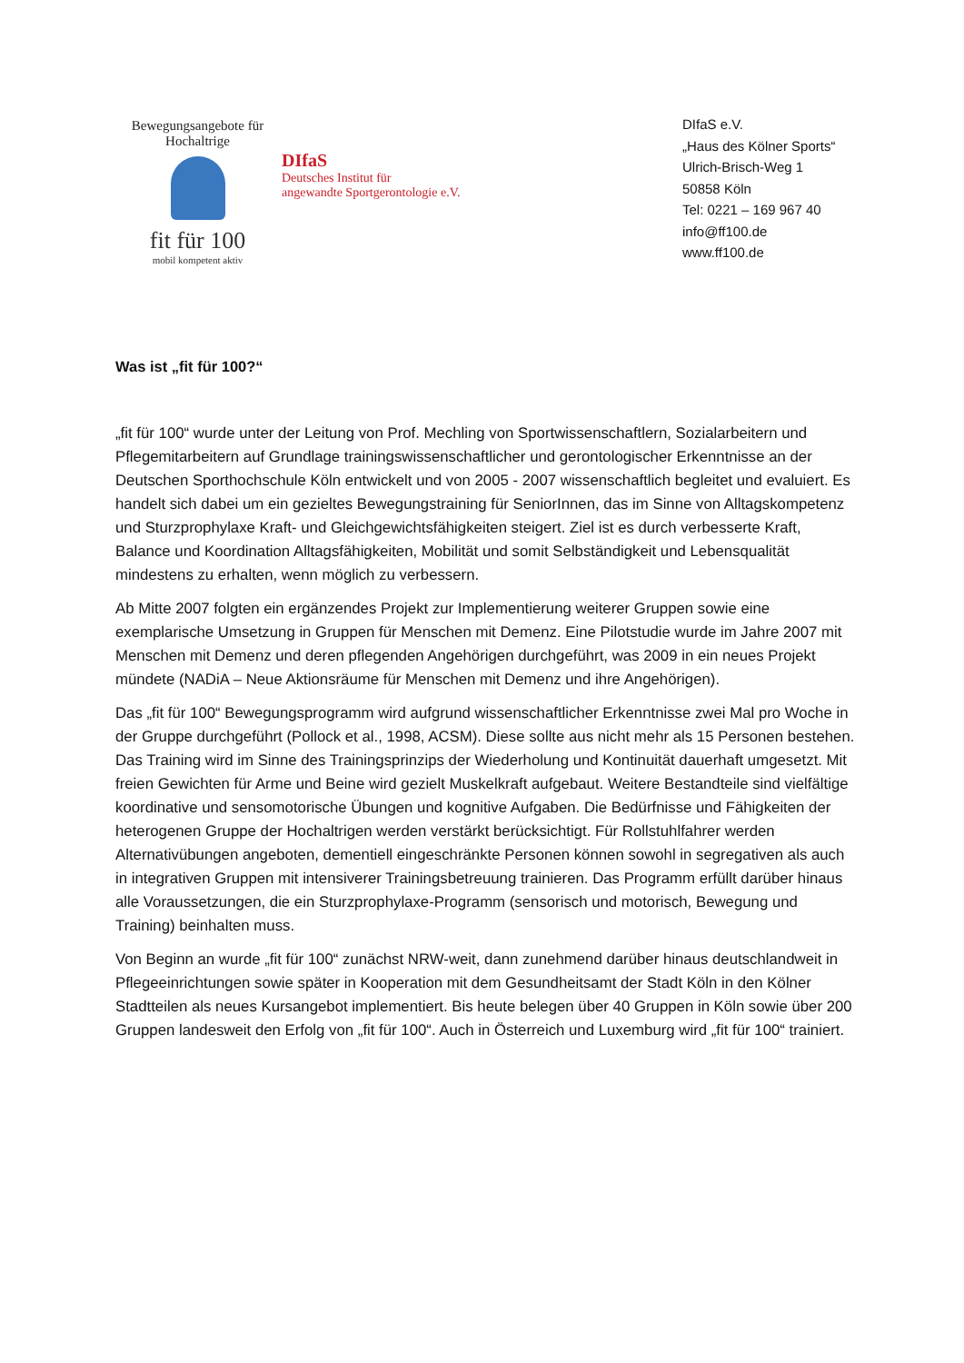Bewegungsangebote für Hochaltrige
fit für 100
mobil kompetent aktiv
DIfaS
Deutsches Institut für
angewandte Sportgerontologie e.V.
DIfaS e.V.
„Haus des Kölner Sports“
Ulrich-Brisch-Weg 1
50858 Köln
Tel: 0221 – 169 967 40
info@ff100.de
www.ff100.de
Was ist „fit für 100?“
„fit für 100“ wurde unter der Leitung von Prof. Mechling von Sportwissenschaftlern, Sozialarbeitern und Pflegemitarbeitern auf Grundlage trainingswissenschaftlicher und gerontologischer Erkenntnisse an der Deutschen Sporthochschule Köln entwickelt und von 2005 - 2007 wissenschaftlich begleitet und evaluiert. Es handelt sich dabei um ein gezieltes Bewegungstraining für SeniorInnen, das im Sinne von Alltagskompetenz und Sturzprophylaxe Kraft- und Gleichgewichtsfähigkeiten steigert. Ziel ist es durch verbesserte Kraft, Balance und Koordination Alltagsfähigkeiten, Mobilität und somit Selbständigkeit und Lebensqualität mindestens zu erhalten, wenn möglich zu verbessern.
Ab Mitte 2007 folgten ein ergänzendes Projekt zur Implementierung weiterer Gruppen sowie eine exemplarische Umsetzung in Gruppen für Menschen mit Demenz. Eine Pilotstudie wurde im Jahre 2007 mit Menschen mit Demenz und deren pflegenden Angehörigen durchgeführt, was 2009 in ein neues Projekt mündete (NADiA – Neue Aktionsräume für Menschen mit Demenz und ihre Angehörigen).
Das „fit für 100“ Bewegungsprogramm wird aufgrund wissenschaftlicher Erkenntnisse zwei Mal pro Woche in der Gruppe durchgeführt (Pollock et al., 1998, ACSM). Diese sollte aus nicht mehr als 15 Personen bestehen. Das Training wird im Sinne des Trainingsprinzips der Wiederholung und Kontinuität dauerhaft umgesetzt. Mit freien Gewichten für Arme und Beine wird gezielt Muskelkraft aufgebaut. Weitere Bestandteile sind vielfältige koordinative und sensomotorische Übungen und kognitive Aufgaben. Die Bedürfnisse und Fähigkeiten der heterogenen Gruppe der Hochaltrigen werden verstärkt berücksichtigt. Für Rollstuhlfahrer werden Alternativübungen angeboten, dementiell eingeschränkte Personen können sowohl in segregativen als auch in integrativen Gruppen mit intensiverer Trainingsbetreuung trainieren. Das Programm erfüllt darüber hinaus alle Voraussetzungen, die ein Sturzprophylaxe-Programm (sensorisch und motorisch, Bewegung und Training) beinhalten muss.
Von Beginn an wurde „fit für 100“ zunächst NRW-weit, dann zunehmend darüber hinaus deutschlandweit in Pflegeeinrichtungen sowie später in Kooperation mit dem Gesundheitsamt der Stadt Köln in den Kölner Stadtteilen als neues Kursangebot implementiert. Bis heute belegen über 40 Gruppen in Köln sowie über 200 Gruppen landesweit den Erfolg von „fit für 100“. Auch in Österreich und Luxemburg wird „fit für 100“ trainiert.